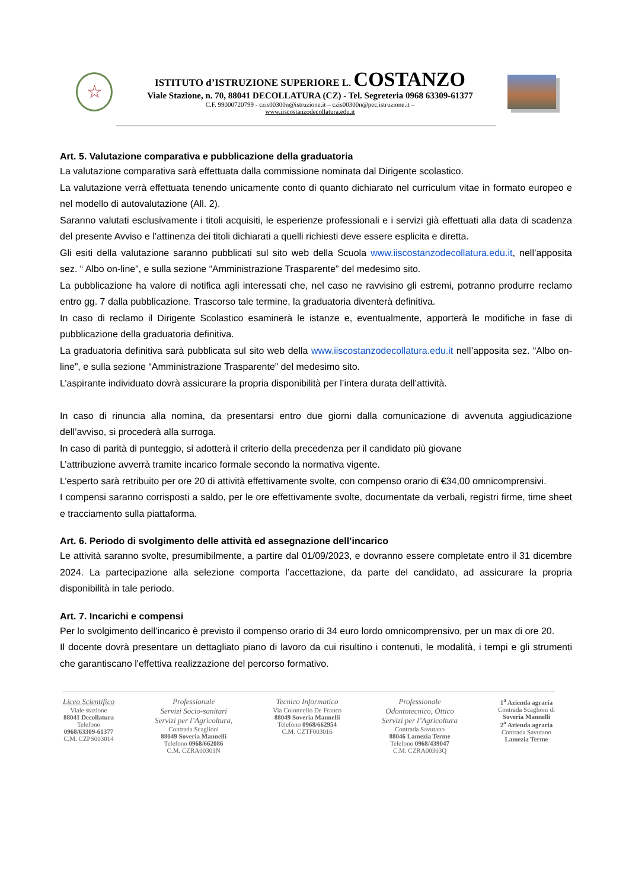☆
ISTITUTO d’ISTRUZIONE SUPERIORE L. COSTANZO
Viale Stazione, n. 70, 88041 DECOLLATURA (CZ) - Tel. Segreteria 0968 63309-61377
C.F. 99000720799 - czis00300n@istruzione.it – czis00300n@pec.istruzione.it –
www.iiscostanzodecollatura.edu.it
Art. 5. Valutazione comparativa e pubblicazione della graduatoria
La valutazione comparativa sarà effettuata dalla commissione nominata dal Dirigente scolastico.
La valutazione verrà effettuata tenendo unicamente conto di quanto dichiarato nel curriculum vitae in formato europeo e nel modello di autovalutazione (All. 2).
Saranno valutati esclusivamente i titoli acquisiti, le esperienze professionali e i servizi già effettuati alla data di scadenza del presente Avviso e l’attinenza dei titoli dichiarati a quelli richiesti deve essere esplicita e diretta.
Gli esiti della valutazione saranno pubblicati sul sito web della Scuola www.iiscostanzodecollatura.edu.it, nell’apposita sez. “ Albo on-line”, e sulla sezione “Amministrazione Trasparente” del medesimo sito.
La pubblicazione ha valore di notifica agli interessati che, nel caso ne ravvisino gli estremi, potranno produrre reclamo entro gg. 7 dalla pubblicazione. Trascorso tale termine, la graduatoria diventerà definitiva.
In caso di reclamo il Dirigente Scolastico esaminerà le istanze e, eventualmente, apporterà le modifiche in fase di pubblicazione della graduatoria definitiva.
La graduatoria definitiva sarà pubblicata sul sito web della www.iiscostanzodecollatura.edu.it nell’apposita sez. “Albo on-line”, e sulla sezione “Amministrazione Trasparente” del medesimo sito.
L’aspirante individuato dovrà assicurare la propria disponibilità per l’intera durata dell’attività.
In caso di rinuncia alla nomina, da presentarsi entro due giorni dalla comunicazione di avvenuta aggiudicazione dell’avviso, si procederà alla surroga.
In caso di parità di punteggio, si adotterà il criterio della precedenza per il candidato più giovane
L’attribuzione avverrà tramite incarico formale secondo la normativa vigente.
L’esperto sarà retribuito per ore 20 di attività effettivamente svolte, con compenso orario di €34,00 omnicomprensivi.
I compensi saranno corrisposti a saldo, per le ore effettivamente svolte, documentate da verbali, registri firme, time sheet e tracciamento sulla piattaforma.
Art. 6. Periodo di svolgimento delle attività ed assegnazione dell’incarico
Le attività saranno svolte, presumibilmente, a partire dal 01/09/2023, e dovranno essere completate entro il 31 dicembre 2024. La partecipazione alla selezione comporta l’accettazione, da parte del candidato, ad assicurare la propria disponibilità in tale periodo.
Art. 7. Incarichi e compensi
Per lo svolgimento dell’incarico è previsto il compenso orario di 34 euro lordo omnicomprensivo, per un max di ore 20.
Il docente dovrà presentare un dettagliato piano di lavoro da cui risultino i contenuti, le modalità, i tempi e gli strumenti che garantiscano l'effettiva realizzazione del percorso formativo.
Liceo Scientifico
Viale stazione
88041 Decollatura
Telefono
0968/63309-61377
C.M. CZPS003014
Professionale
Servizi Socio-sanitari
Servizi per l’Agricoltura,
Contrada Scaglioni
88049 Soveria Mannelli
Telefono 0968/662086
C.M. CZRA00301N
Tecnico Informatico
Via Colonnello De Franco
88049 Soveria Mannelli
Telefono 0968/662954
C.M. CZTF003016
Professionale
Odontotecnico, Ottico
Servizi per l’Agricoltura
Contrada Savutano
88046 Lamezia Terme
Telefono 0968/439047
C.M. CZRA00303Q
1<sup>a</sup> Azienda agraria
Contrada Scaglioni di
Soveria Mannelli
2<sup>a</sup> Azienda agraria
Contrada Savutano
Lamezia Terme